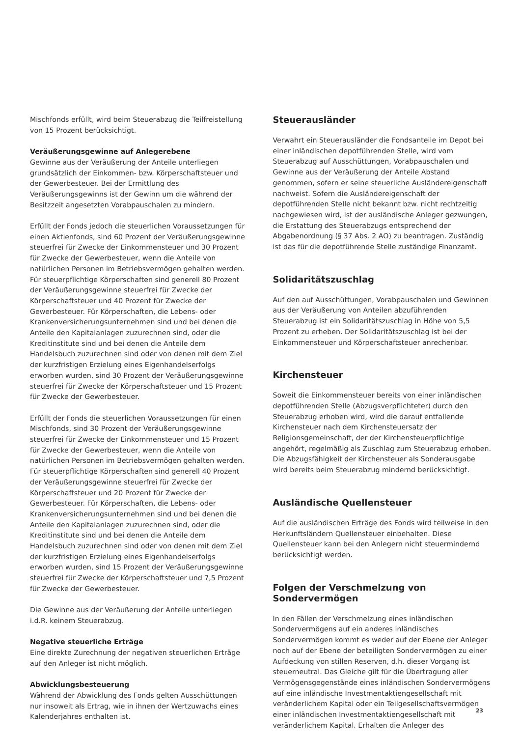Mischfonds erfüllt, wird beim Steuerabzug die Teilfreistellung von 15 Prozent berücksichtigt.
Veräußerungsgewinne auf Anlegerebene
Gewinne aus der Veräußerung der Anteile unterliegen grundsätzlich der Einkommen- bzw. Körperschaftsteuer und der Gewerbesteuer. Bei der Ermittlung des Veräußerungsgewinns ist der Gewinn um die während der Besitzzeit angesetzten Vorabpauschalen zu mindern.
Erfüllt der Fonds jedoch die steuerlichen Voraussetzungen für einen Aktienfonds, sind 60 Prozent der Veräußerungsgewinne steuerfrei für Zwecke der Einkommensteuer und 30 Prozent für Zwecke der Gewerbesteuer, wenn die Anteile von natürlichen Personen im Betriebsvermögen gehalten werden. Für steuerpflichtige Körperschaften sind generell 80 Prozent der Veräußerungsgewinne steuerfrei für Zwecke der Körperschaftsteuer und 40 Prozent für Zwecke der Gewerbesteuer. Für Körperschaften, die Lebens- oder Krankenversicherungsunternehmen sind und bei denen die Anteile den Kapitalanlagen zuzurechnen sind, oder die Kreditinstitute sind und bei denen die Anteile dem Handelsbuch zuzurechnen sind oder von denen mit dem Ziel der kurzfristigen Erzielung eines Eigenhandelserfolgs erworben wurden, sind 30 Prozent der Veräußerungsgewinne steuerfrei für Zwecke der Körperschaftsteuer und 15 Prozent für Zwecke der Gewerbesteuer.
Erfüllt der Fonds die steuerlichen Voraussetzungen für einen Mischfonds, sind 30 Prozent der Veräußerungsgewinne steuerfrei für Zwecke der Einkommensteuer und 15 Prozent für Zwecke der Gewerbesteuer, wenn die Anteile von natürlichen Personen im Betriebsvermögen gehalten werden. Für steuerpflichtige Körperschaften sind generell 40 Prozent der Veräußerungsgewinne steuerfrei für Zwecke der Körperschaftsteuer und 20 Prozent für Zwecke der Gewerbesteuer. Für Körperschaften, die Lebens- oder Krankenversicherungsunternehmen sind und bei denen die Anteile den Kapitalanlagen zuzurechnen sind, oder die Kreditinstitute sind und bei denen die Anteile dem Handelsbuch zuzurechnen sind oder von denen mit dem Ziel der kurzfristigen Erzielung eines Eigenhandelserfolgs erworben wurden, sind 15 Prozent der Veräußerungsgewinne steuerfrei für Zwecke der Körperschaftsteuer und 7,5 Prozent für Zwecke der Gewerbesteuer.
Die Gewinne aus der Veräußerung der Anteile unterliegen i.d.R. keinem Steuerabzug.
Negative steuerliche Erträge
Eine direkte Zurechnung der negativen steuerlichen Erträge auf den Anleger ist nicht möglich.
Abwicklungsbesteuerung
Während der Abwicklung des Fonds gelten Ausschüttungen nur insoweit als Ertrag, wie in ihnen der Wertzuwachs eines Kalenderjahres enthalten ist.
Steuerausländer
Verwahrt ein Steuerausländer die Fondsanteile im Depot bei einer inländischen depotführenden Stelle, wird vom Steuerabzug auf Ausschüttungen, Vorabpauschalen und Gewinne aus der Veräußerung der Anteile Abstand genommen, sofern er seine steuerliche Ausländereigenschaft nachweist. Sofern die Ausländereigenschaft der depotführenden Stelle nicht bekannt bzw. nicht rechtzeitig nachgewiesen wird, ist der ausländische Anleger gezwungen, die Erstattung des Steuerabzugs entsprechend der Abgabenordnung (§ 37 Abs. 2 AO) zu beantragen. Zuständig ist das für die depotführende Stelle zuständige Finanzamt.
Solidaritätszuschlag
Auf den auf Ausschüttungen, Vorabpauschalen und Gewinnen aus der Veräußerung von Anteilen abzuführenden Steuerabzug ist ein Solidaritätszuschlag in Höhe von 5,5 Prozent zu erheben. Der Solidaritätszuschlag ist bei der Einkommensteuer und Körperschaftsteuer anrechenbar.
Kirchensteuer
Soweit die Einkommensteuer bereits von einer inländischen depotführenden Stelle (Abzugsverpflichteter) durch den Steuerabzug erhoben wird, wird die darauf entfallende Kirchensteuer nach dem Kirchensteuersatz der Religionsgemeinschaft, der der Kirchensteuerpflichtige angehört, regelmäßig als Zuschlag zum Steuerabzug erhoben. Die Abzugsfähigkeit der Kirchensteuer als Sonderausgabe wird bereits beim Steuerabzug mindernd berücksichtigt.
Ausländische Quellensteuer
Auf die ausländischen Erträge des Fonds wird teilweise in den Herkunftsländern Quellensteuer einbehalten. Diese Quellensteuer kann bei den Anlegern nicht steuermindernd berücksichtigt werden.
Folgen der Verschmelzung von Sondervermögen
In den Fällen der Verschmelzung eines inländischen Sondervermögens auf ein anderes inländisches Sondervermögen kommt es weder auf der Ebene der Anleger noch auf der Ebene der beteiligten Sondervermögen zu einer Aufdeckung von stillen Reserven, d.h. dieser Vorgang ist steuerneutral. Das Gleiche gilt für die Übertragung aller Vermögensgegenstände eines inländischen Sondervermögens auf eine inländische Investmentaktiengesellschaft mit veränderlichem Kapital oder ein Teilgesellschaftsvermögen einer inländischen Investmentaktiengesellschaft mit veränderlichem Kapital. Erhalten die Anleger des
23